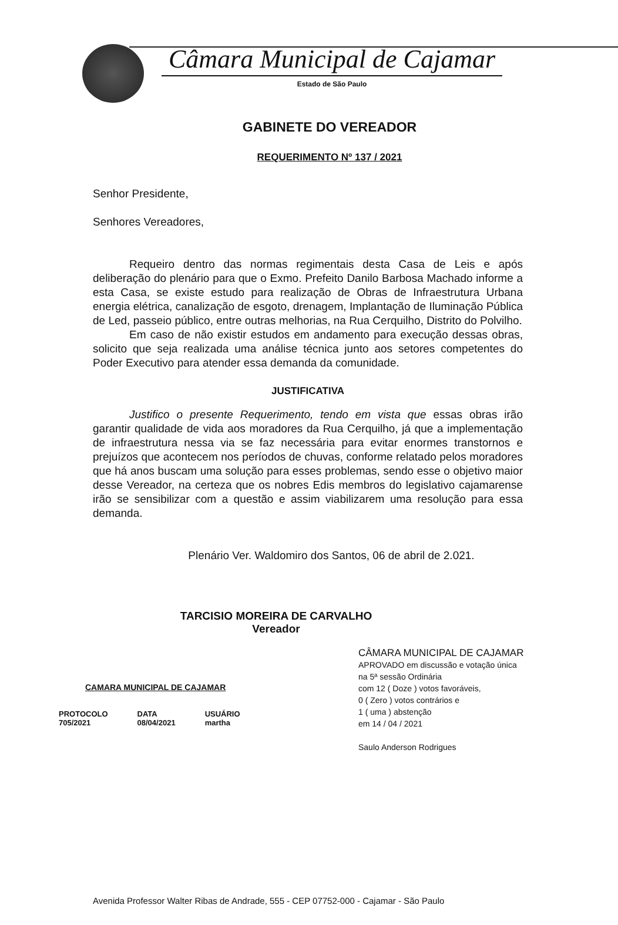Câmara Municipal de Cajamar
Estado de São Paulo
GABINETE DO VEREADOR
REQUERIMENTO Nº 137 / 2021
Senhor Presidente,
Senhores Vereadores,
Requeiro dentro das normas regimentais desta Casa de Leis e após deliberação do plenário para que o Exmo. Prefeito Danilo Barbosa Machado informe a esta Casa, se existe estudo para realização de Obras de Infraestrutura Urbana energia elétrica, canalização de esgoto, drenagem, Implantação de Iluminação Pública de Led, passeio público, entre outras melhorias, na Rua Cerquilho, Distrito do Polvilho.
Em caso de não existir estudos em andamento para execução dessas obras, solicito que seja realizada uma análise técnica junto aos setores competentes do Poder Executivo para atender essa demanda da comunidade.
JUSTIFICATIVA
Justifico o presente Requerimento, tendo em vista que essas obras irão garantir qualidade de vida aos moradores da Rua Cerquilho, já que a implementação de infraestrutura nessa via se faz necessária para evitar enormes transtornos e prejuízos que acontecem nos períodos de chuvas, conforme relatado pelos moradores que há anos buscam uma solução para esses problemas, sendo esse o objetivo maior desse Vereador, na certeza que os nobres Edis membros do legislativo cajamarense irão se sensibilizar com a questão e assim viabilizarem uma resolução para essa demanda.
Plenário Ver. Waldomiro dos Santos, 06 de abril de 2.021.
TARCISIO MOREIRA DE CARVALHO
Vereador
CAMARA MUNICIPAL DE CAJAMAR
PROTOCOLO
705/2021
DATA
08/04/2021
USUÁRIO
martha
CÂMARA MUNICIPAL DE CAJAMAR
APROVADO em discussão e votação única
na 5ª sessão Ordinária
com 12 ( Doze ) votos favoráveis,
0 ( Zero ) votos contrários e
1 ( uma ) abstenção
em 14 / 04 / 2021
Saulo Anderson Rodrigues
Avenida Professor Walter Ribas de Andrade, 555 - CEP 07752-000 - Cajamar - São Paulo